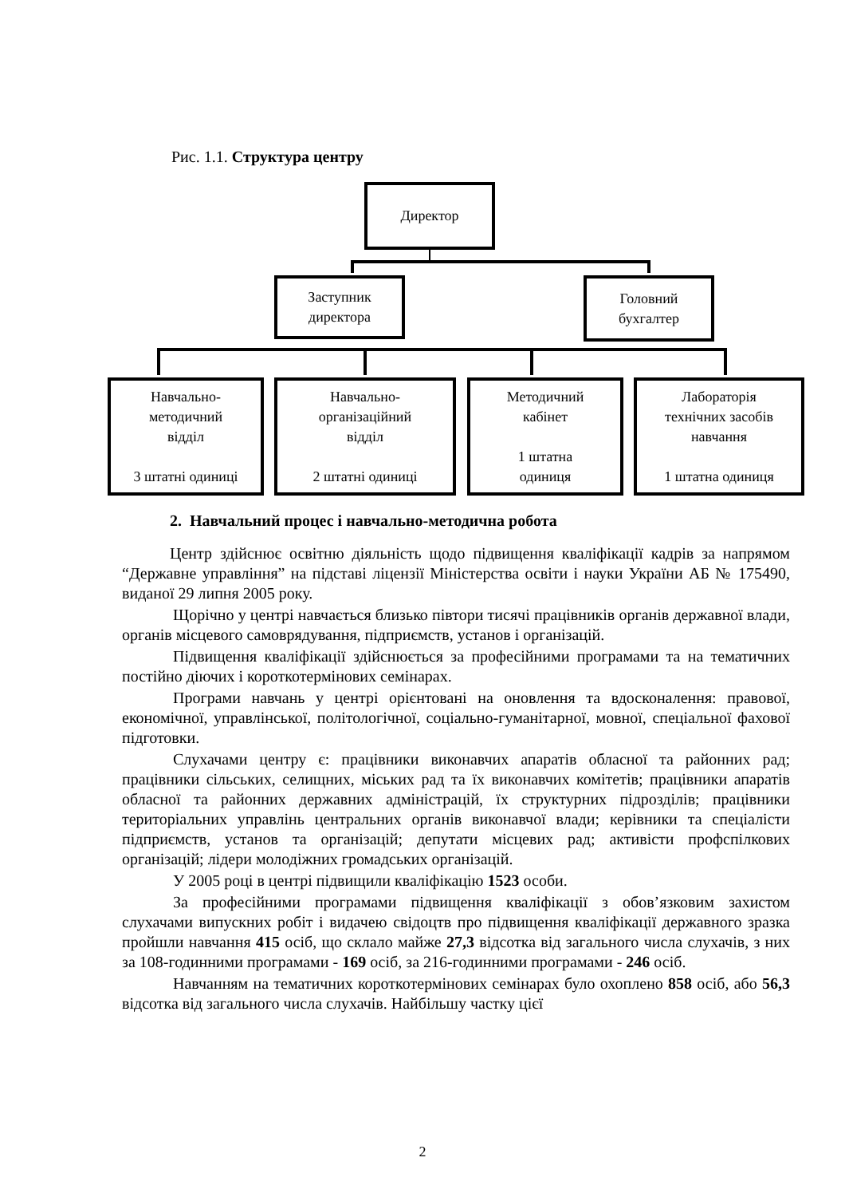Рис. 1.1. Структура центру
Директор
Заступник
директора
Головний
бухгалтер
Навчально-
методичний
відділ
3 штатні одиниці
Навчально-
організаційний
відділ
2 штатні одиниці
Методичний
кабінет
1 штатна
одиниця
Лабораторія
технічних засобів
навчання
1 штатна одиниця
2. Навчальний процес і навчально-методична робота
Центр здійснює освітню діяльність щодо підвищення кваліфікації кадрів за напрямом “Державне управління” на підставі ліцензії Міністерства освіти і науки України АБ № 175490, виданої 29 липня 2005 року.
Щорічно у центрі навчається близько півтори тисячі працівників органів державної влади, органів місцевого самоврядування, підприємств, установ і організацій.
Підвищення кваліфікації здійснюється за професійними програмами та на тематичних постійно діючих і короткотермінових семінарах.
Програми навчань у центрі орієнтовані на оновлення та вдосконалення: правової, економічної, управлінської, політологічної, соціально-гуманітарної, мовної, спеціальної фахової підготовки.
Слухачами центру є: працівники виконавчих апаратів обласної та районних рад; працівники сільських, селищних, міських рад та їх виконавчих комітетів; працівники апаратів обласної та районних державних адміністрацій, їх структурних підрозділів; працівники територіальних управлінь центральних органів виконавчої влади; керівники та спеціалісти підприємств, установ та організацій; депутати місцевих рад; активісти профспілкових організацій; лідери молодіжних громадських організацій.
У 2005 році в центрі підвищили кваліфікацію 1523 особи.
За професійними програмами підвищення кваліфікації з обов’язковим захистом слухачами випускних робіт і видачею свідоцтв про підвищення кваліфікації державного зразка пройшли навчання 415 осіб, що склало майже 27,3 відсотка від загального числа слухачів, з них за 108-годинними програмами - 169 осіб, за 216-годинними програмами - 246 осіб.
Навчанням на тематичних короткотермінових семінарах було охоплено 858 осіб, або 56,3 відсотка від загального числа слухачів. Найбільшу частку цієї
2